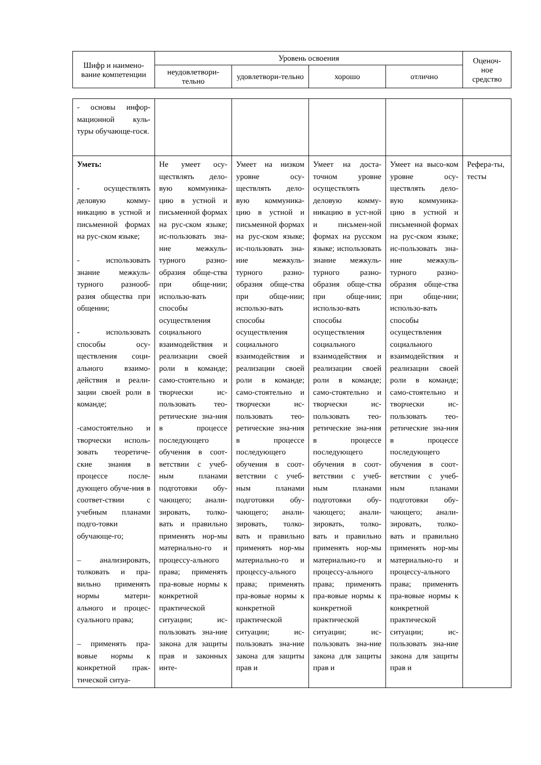| Шифр и наимено-вание компетенции | Уровень освоения | | | | Оценоч-ное средство |
| --- | --- | --- | --- | --- | --- |
| | неудовлетвори-тельно | удовлетвори-тельно | хорошо | отлично | |
| - основы инфор-мационной куль-туры обучающе-гося. | | | | | |
| Уметь: - осуществлять деловую комму-никацию в устной и письменной формах на рус-ском языке; - использовать знание межкуль-турного разнооб-разия общества при общении; - использовать способы осу-ществления соци-ального взаимо-действия и реали-зации своей роли в команде; -самостоятельно и творчески исполь-зовать теоретиче-ские знания в процессе после-дующего обуче-ния в соответ-ствии с учебным планами подго-товки обучающе-го; – анализировать, толковать и пра-вильно применять нормы матери-ального и процес-суального права; – применять пра-вовые нормы к конкретной прак-тической ситуа- | Не умеет осу-ществлять дело-вую коммуника-цию в устной и письменной формах на рус-ском языке; ис-пользовать зна-ние межкуль-турного разно-образия обще-ства при обще-нии; использо-вать способы осуществления социального взаимодействия и реализации своей роли в команде; само-стоятельно и творчески ис-пользовать тео-ретические зна-ния в процессе последующего обучения в соот-ветствии с учеб-ным планами подготовки обу-чающего; анали-зировать, толко-вать и правильно применять нор-мы материально-го и процессу-ального права; применять пра-вовые нормы к конкретной практической ситуации; ис-пользовать зна-ние закона для защиты прав и законных инте- | Умеет на низком уровне осу-ществлять дело-вую коммуника-цию в устной и письменной формах на рус-ском языке; ис-пользовать зна-ние межкуль-турного разно-образия обще-ства при обще-нии; использо-вать способы осуществления социального взаимодействия и реализации своей роли в команде; само-стоятельно и творчески ис-пользовать тео-ретические зна-ния в процессе последующего обучения в соот-ветствии с учеб-ным планами подготовки обу-чающего; анали-зировать, толко-вать и правильно применять нор-мы материально-го и процессу-ального права; применять пра-вовые нормы к конкретной практической ситуации; ис-пользовать зна-ние закона для защиты прав и | Умеет на доста-точном уровне осуществлять деловую комму-никацию в уст-ной и письмен-ной формах на русском языке; использовать знание межкуль-турного разно-образия обще-ства при обще-нии; использо-вать способы осуществления социального взаимодействия и реализации своей роли в команде; само-стоятельно и творчески ис-пользовать тео-ретические зна-ния в процессе последующего обучения в соот-ветствии с учеб-ным планами подготовки обу-чающего; анали-зировать, толко-вать и правильно применять нор-мы материально-го и процессу-ального права; применять пра-вовые нормы к конкретной практической ситуации; ис-пользовать зна-ние закона для защиты прав и | Умеет на высо-ком уровне осу-ществлять дело-вую коммуника-цию в устной и письменной формах на рус-ском языке; ис-пользовать зна-ние межкуль-турного разно-образия обще-ства при обще-нии; использо-вать способы осуществления социального взаимодействия и реализации своей роли в команде; само-стоятельно и творчески ис-пользовать тео-ретические зна-ния в процессе последующего обучения в соот-ветствии с учеб-ным планами подготовки обу-чающего; анали-зировать, толко-вать и правильно применять нор-мы материально-го и процессу-ального права; применять пра-вовые нормы к конкретной практической ситуации; ис-пользовать зна-ние закона для защиты прав и | Рефера-ты, тесты |